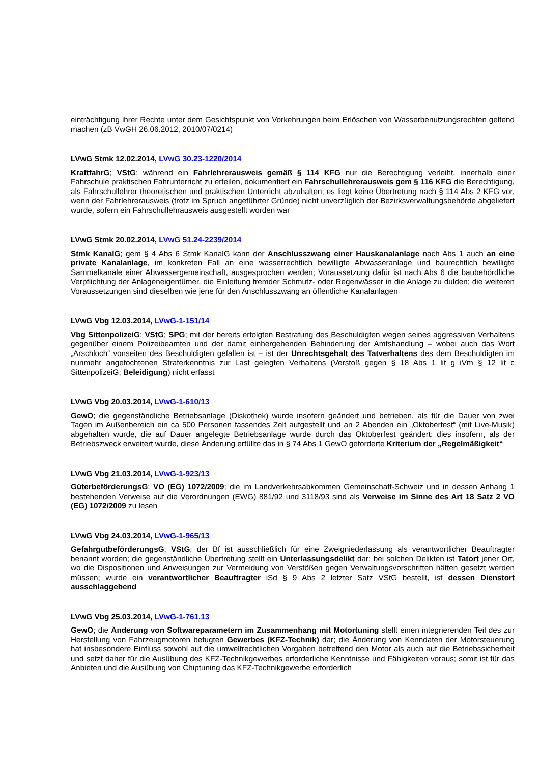einträchtigung ihrer Rechte unter dem Gesichtspunkt von Vorkehrungen beim Erlöschen von Wasserbenutzungsrechten geltend machen (zB VwGH 26.06.2012, 2010/07/0214)
LVwG Stmk 12.02.2014, LVwG 30.23-1220/2014
KraftfahrG; VStG; während ein Fahrlehrerausweis gemäß § 114 KFG nur die Berechtigung verleiht, innerhalb einer Fahrschule praktischen Fahrunterricht zu erteilen, dokumentiert ein Fahrschullehrerausweis gem § 116 KFG die Berechtigung, als Fahrschullehrer theoretischen und praktischen Unterricht abzuhalten; es liegt keine Übertretung nach § 114 Abs 2 KFG vor, wenn der Fahrlehrerausweis (trotz im Spruch angeführter Gründe) nicht unverzüglich der Bezirksverwaltungsbehörde abgeliefert wurde, sofern ein Fahrschullehrausweis ausgestellt worden war
LVwG Stmk 20.02.2014, LVwG 51.24-2239/2014
Stmk KanalG; gem § 4 Abs 6 Stmk KanalG kann der Anschlusszwang einer Hauskanalanlage nach Abs 1 auch an eine private Kanalanlage, im konkreten Fall an eine wasserrechtlich bewilligte Abwasseranlage und baurechtlich bewilligte Sammelkanäle einer Abwassergemeinschaft, ausgesprochen werden; Voraussetzung dafür ist nach Abs 6 die baubehördliche Verpflichtung der Anlageneigentümer, die Einleitung fremder Schmutz- oder Regenwässer in die Anlage zu dulden; die weiteren Voraussetzungen sind dieselben wie jene für den Anschlusszwang an öffentliche Kanalanlagen
LVwG Vbg 12.03.2014, LVwG-1-151/14
Vbg SittenpolizeiG; VStG; SPG; mit der bereits erfolgten Bestrafung des Beschuldigten wegen seines aggressiven Verhaltens gegenüber einem Polizeibeamten und der damit einhergehenden Behinderung der Amtshandlung – wobei auch das Wort „Arschloch“ vonseiten des Beschuldigten gefallen ist – ist der Unrechtsgehalt des Tatverhaltens des dem Beschuldigten im nunmehr angefochtenen Straferkenntnis zur Last gelegten Verhaltens (Verstoß gegen § 18 Abs 1 lit g iVm § 12 lit c SittenpolizeiG; Beleidigung) nicht erfasst
LVwG Vbg 20.03.2014, LVwG-1-610/13
GewO; die gegenständliche Betriebsanlage (Diskothek) wurde insofern geändert und betrieben, als für die Dauer von zwei Tagen im Außenbereich ein ca 500 Personen fassendes Zelt aufgestellt und an 2 Abenden ein „Oktoberfest“ (mit Live-Musik) abgehalten wurde, die auf Dauer angelegte Betriebsanlage wurde durch das Oktoberfest geändert; dies insofern, als der Betriebszweck erweitert wurde, diese Änderung erfüllte das in § 74 Abs 1 GewO geforderte Kriterium der „Regelmäßigkeit“
LVwG Vbg 21.03.2014, LVwG-1-923/13
GüterbeförderungsG; VO (EG) 1072/2009; die im Landverkehrsabkommen Gemeinschaft-Schweiz und in dessen Anhang 1 bestehenden Verweise auf die Verordnungen (EWG) 881/92 und 3118/93 sind als Verweise im Sinne des Art 18 Satz 2 VO (EG) 1072/2009 zu lesen
LVwG Vbg 24.03.2014, LVwG-1-965/13
GefahrgutbeförderungsG; VStG; der Bf ist ausschließlich für eine Zweigniederlassung als verantwortlicher Beauftragter benannt worden; die gegenständliche Übertretung stellt ein Unterlassungsdelikt dar; bei solchen Delikten ist Tatort jener Ort, wo die Dispositionen und Anweisungen zur Vermeidung von Verstößen gegen Verwaltungsvorschriften hätten gesetzt werden müssen; wurde ein verantwortlicher Beauftragter iSd § 9 Abs 2 letzter Satz VStG bestellt, ist dessen Dienstort ausschlaggebend
LVwG Vbg 25.03.2014, LVwG-1-761.13
GewO; die Änderung von Softwareparametern im Zusammenhang mit Motortuning stellt einen integrierenden Teil des zur Herstellung von Fahrzeugmotoren befugten Gewerbes (KFZ-Technik) dar; die Änderung von Kenndaten der Motorsteuerung hat insbesondere Einfluss sowohl auf die umweltrechtlichen Vorgaben betreffend den Motor als auch auf die Betriebssicherheit und setzt daher für die Ausübung des KFZ-Technikgewerbes erforderliche Kenntnisse und Fähigkeiten voraus; somit ist für das Anbieten und die Ausübung von Chiptuning das KFZ-Technikgewerbe erforderlich